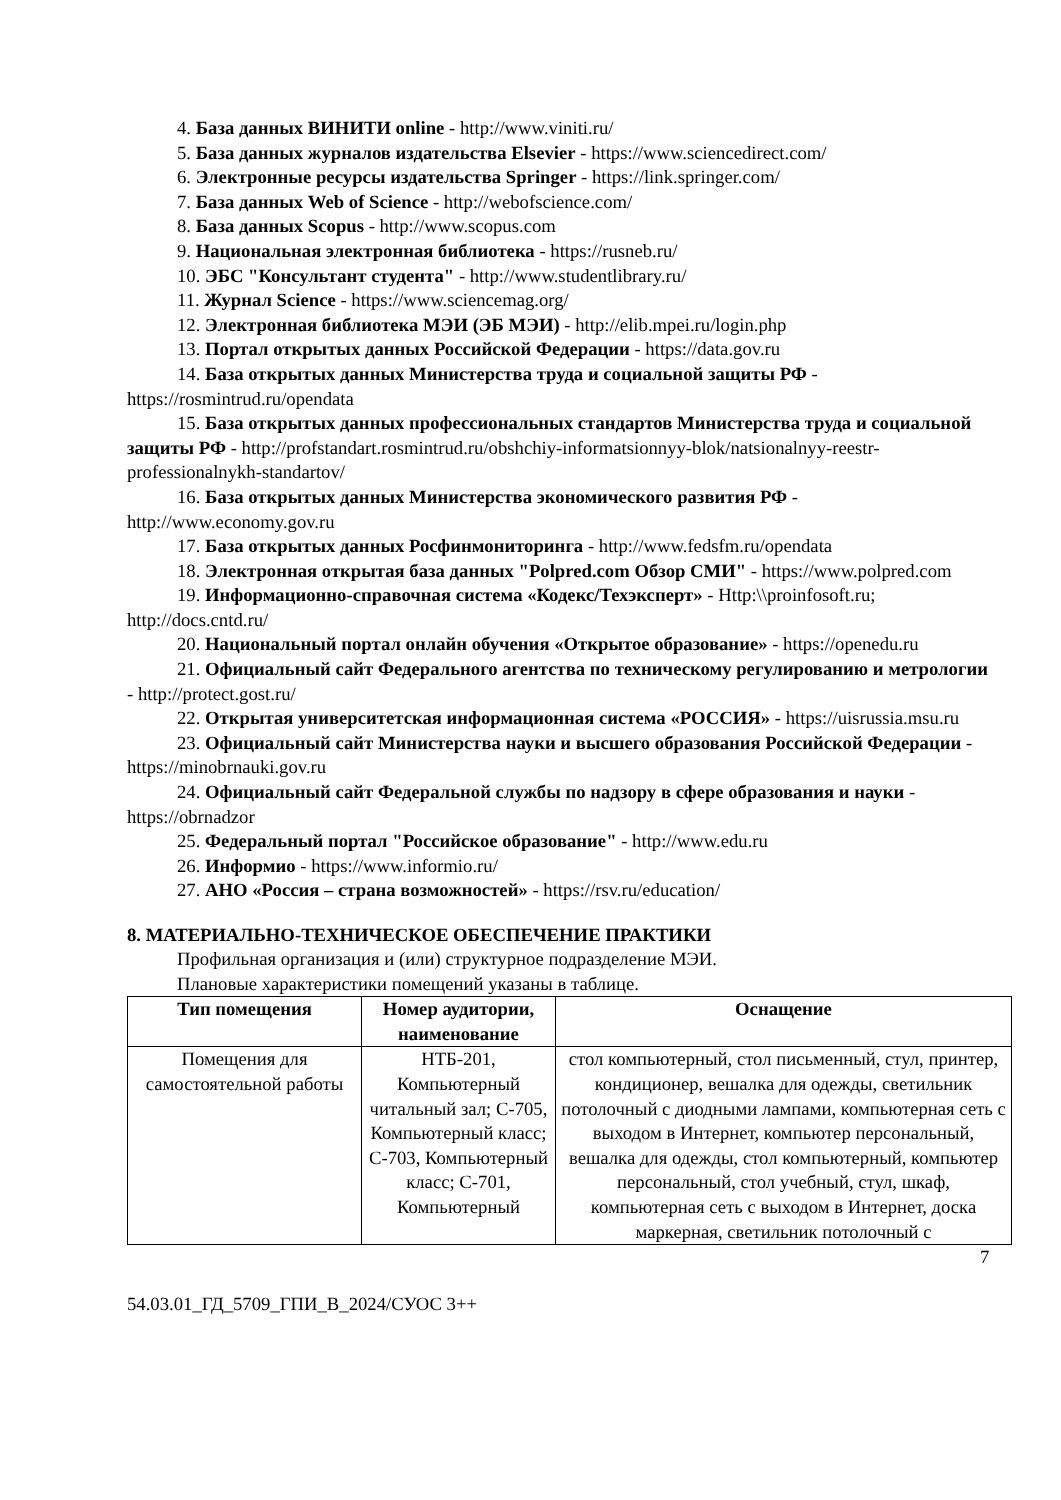4. База данных ВИНИТИ online - http://www.viniti.ru/
5. База данных журналов издательства Elsevier - https://www.sciencedirect.com/
6. Электронные ресурсы издательства Springer - https://link.springer.com/
7. База данных Web of Science - http://webofscience.com/
8. База данных Scopus - http://www.scopus.com
9. Национальная электронная библиотека - https://rusneb.ru/
10. ЭБС "Консультант студента" - http://www.studentlibrary.ru/
11. Журнал Science - https://www.sciencemag.org/
12. Электронная библиотека МЭИ (ЭБ МЭИ) - http://elib.mpei.ru/login.php
13. Портал открытых данных Российской Федерации - https://data.gov.ru
14. База открытых данных Министерства труда и социальной защиты РФ - https://rosmintrud.ru/opendata
15. База открытых данных профессиональных стандартов Министерства труда и социальной защиты РФ - http://profstandart.rosmintrud.ru/obshchiy-informatsionnyy-blok/natsionalnyy-reestr-professionalnykh-standartov/
16. База открытых данных Министерства экономического развития РФ - http://www.economy.gov.ru
17. База открытых данных Росфинмониторинга - http://www.fedsfm.ru/opendata
18. Электронная открытая база данных "Polpred.com Обзор СМИ" - https://www.polpred.com
19. Информационно-справочная система «Кодекс/Техэксперт» - Http:\\proinfosoft.ru; http://docs.cntd.ru/
20. Национальный портал онлайн обучения «Открытое образование» - https://openedu.ru
21. Официальный сайт Федерального агентства по техническому регулированию и метрологии - http://protect.gost.ru/
22. Открытая университетская информационная система «РОССИЯ» - https://uisrussia.msu.ru
23. Официальный сайт Министерства науки и высшего образования Российской Федерации - https://minobrnauki.gov.ru
24. Официальный сайт Федеральной службы по надзору в сфере образования и науки - https://obrnadzor
25. Федеральный портал "Российское образование" - http://www.edu.ru
26. Информио - https://www.informio.ru/
27. АНО «Россия – страна возможностей» - https://rsv.ru/education/
8. МАТЕРИАЛЬНО-ТЕХНИЧЕСКОЕ ОБЕСПЕЧЕНИЕ ПРАКТИКИ
Профильная организация и (или) структурное подразделение МЭИ.
Плановые характеристики помещений указаны в таблице.
| Тип помещения | Номер аудитории, наименование | Оснащение |
| --- | --- | --- |
| Помещения для самостоятельной работы | НТБ-201, Компьютерный читальный зал; С-705, Компьютерный класс; С-703, Компьютерный класс; С-701, Компьютерный | стол компьютерный, стол письменный, стул, принтер, кондиционер, вешалка для одежды, светильник потолочный с диодными лампами, компьютерная сеть с выходом в Интернет, компьютер персональный, вешалка для одежды, стол компьютерный, компьютер персональный, стол учебный, стул, шкаф, компьютерная сеть с выходом в Интернет, доска маркерная, светильник потолочный с |
7
54.03.01_ГД_5709_ГПИ_В_2024/СУОС 3++